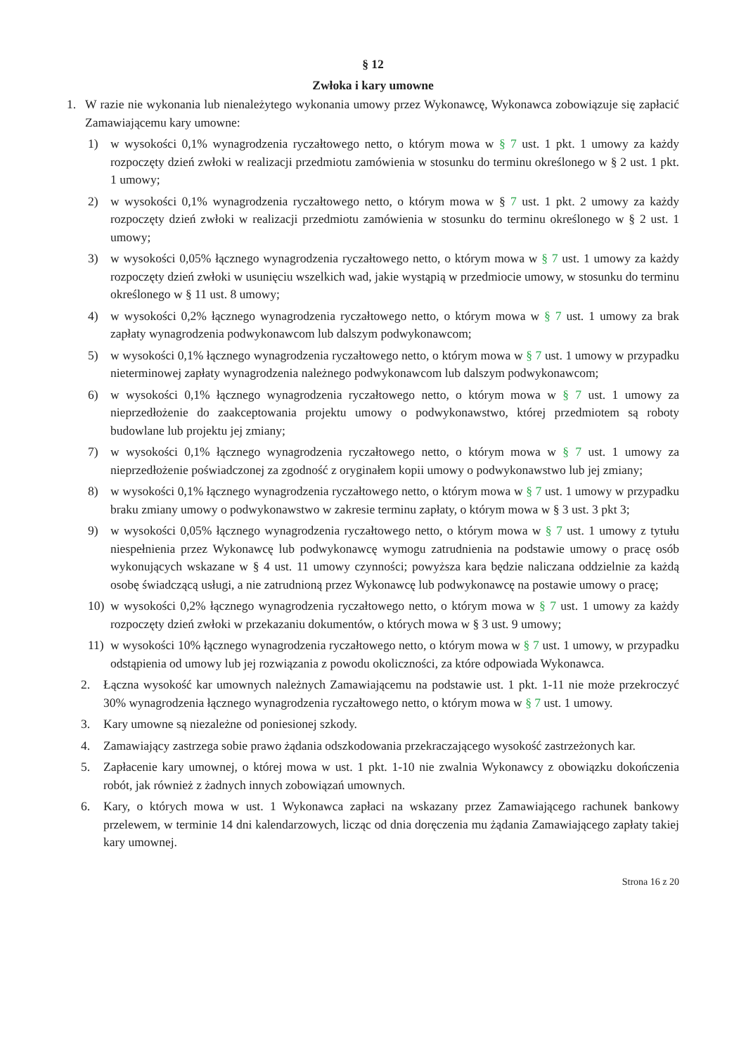§ 12
Zwłoka i kary umowne
1. W razie nie wykonania lub nienależytego wykonania umowy przez Wykonawcę, Wykonawca zobowiązuje się zapłacić Zamawiającemu kary umowne:
1) w wysokości 0,1% wynagrodzenia ryczałtowego netto, o którym mowa w § 7 ust. 1 pkt. 1 umowy za każdy rozpoczęty dzień zwłoki w realizacji przedmiotu zamówienia w stosunku do terminu określonego w § 2 ust. 1 pkt. 1 umowy;
2) w wysokości 0,1% wynagrodzenia ryczałtowego netto, o którym mowa w § 7 ust. 1 pkt. 2 umowy za każdy rozpoczęty dzień zwłoki w realizacji przedmiotu zamówienia w stosunku do terminu określonego w § 2 ust. 1 umowy;
3) w wysokości 0,05% łącznego wynagrodzenia ryczałtowego netto, o którym mowa w § 7 ust. 1 umowy za każdy rozpoczęty dzień zwłoki w usunięciu wszelkich wad, jakie wystąpią w przedmiocie umowy, w stosunku do terminu określonego w § 11 ust. 8 umowy;
4) w wysokości 0,2% łącznego wynagrodzenia ryczałtowego netto, o którym mowa w § 7 ust. 1 umowy za brak zapłaty wynagrodzenia podwykonawcom lub dalszym podwykonawcom;
5) w wysokości 0,1% łącznego wynagrodzenia ryczałtowego netto, o którym mowa w § 7 ust. 1 umowy w przypadku nieterminowej zapłaty wynagrodzenia należnego podwykonawcom lub dalszym podwykonawcom;
6) w wysokości 0,1% łącznego wynagrodzenia ryczałtowego netto, o którym mowa w § 7 ust. 1 umowy za nieprzedłożenie do zaakceptowania projektu umowy o podwykonawstwo, której przedmiotem są roboty budowlane lub projektu jej zmiany;
7) w wysokości 0,1% łącznego wynagrodzenia ryczałtowego netto, o którym mowa w § 7 ust. 1 umowy za nieprzedłożenie poświadczonej za zgodność z oryginałem kopii umowy o podwykonawstwo lub jej zmiany;
8) w wysokości 0,1% łącznego wynagrodzenia ryczałtowego netto, o którym mowa w § 7 ust. 1 umowy w przypadku braku zmiany umowy o podwykonawstwo w zakresie terminu zapłaty, o którym mowa w § 3 ust. 3 pkt 3;
9) w wysokości 0,05% łącznego wynagrodzenia ryczałtowego netto, o którym mowa w § 7 ust. 1 umowy z tytułu niespełnienia przez Wykonawcę lub podwykonawcę wymogu zatrudnienia na podstawie umowy o pracę osób wykonujących wskazane w § 4 ust. 11 umowy czynności; powyższa kara będzie naliczana oddzielnie za każdą osobę świadczącą usługi, a nie zatrudnioną przez Wykonawcę lub podwykonawcę na postawie umowy o pracę;
10) w wysokości 0,2% łącznego wynagrodzenia ryczałtowego netto, o którym mowa w § 7 ust. 1 umowy za każdy rozpoczęty dzień zwłoki w przekazaniu dokumentów, o których mowa w § 3 ust. 9 umowy;
11) w wysokości 10% łącznego wynagrodzenia ryczałtowego netto, o którym mowa w § 7 ust. 1 umowy, w przypadku odstąpienia od umowy lub jej rozwiązania z powodu okoliczności, za które odpowiada Wykonawca.
2. Łączna wysokość kar umownych należnych Zamawiającemu na podstawie ust. 1 pkt. 1-11 nie może przekroczyć 30% wynagrodzenia łącznego wynagrodzenia ryczałtowego netto, o którym mowa w § 7 ust. 1 umowy.
3. Kary umowne są niezależne od poniesionej szkody.
4. Zamawiający zastrzega sobie prawo żądania odszkodowania przekraczającego wysokość zastrzeżonych kar.
5. Zapłacenie kary umownej, o której mowa w ust. 1 pkt. 1-10 nie zwalnia Wykonawcy z obowiązku dokończenia robót, jak również z żadnych innych zobowiązań umownych.
6. Kary, o których mowa w ust. 1 Wykonawca zapłaci na wskazany przez Zamawiającego rachunek bankowy przelewem, w terminie 14 dni kalendarzowych, licząc od dnia doręczenia mu żądania Zamawiającego zapłaty takiej kary umownej.
Strona 16 z 20